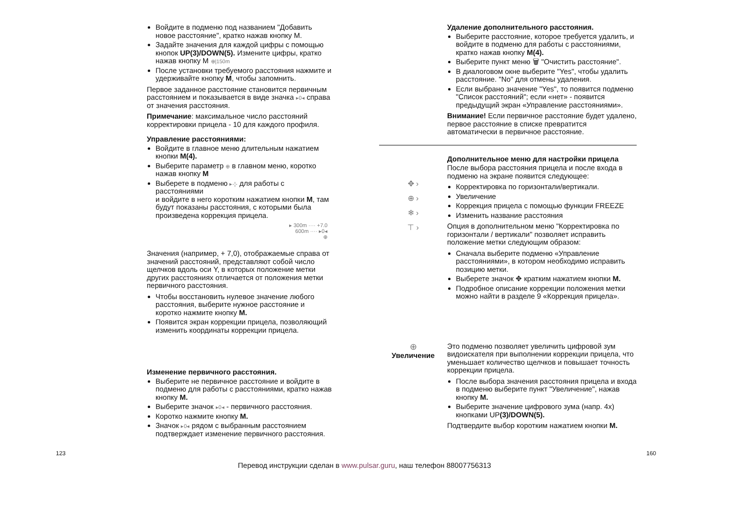Войдите в подменю под названием "Добавить новое расстояние", кратко нажав кнопку M.
Задайте значения для каждой цифры с помощью кнопок UP(3)/DOWN(5). Измените цифры, кратко нажав кнопку M ⊕|150m
После установки требуемого расстояния нажмите и удерживайте кнопку M, чтобы запомнить.
Первое заданное расстояние становится первичным расстоянием и показывается в виде значка ▸0◂ справа от значения расстояния.
Примечание: максимальное число расстояний корректировки прицела - 10 для каждого профиля.
Управление расстояниями:
Войдите в главное меню длительным нажатием кнопки M(4).
Выберите параметр ⊕ в главном меню, коротко нажав кнопку M
Выберете в подменю ▸-¦- для работы с расстояниями
и войдите в него коротким нажатием кнопки M, там будут показаны расстояния, с которыми была произведена коррекция прицела.
▸ 300m ···· +7.0
600m ···· ▸0◂
⊕
Значения (например, + 7,0), отображаемые справа от значений расстояний, представляют собой число щелчков вдоль оси Y, в которых положение метки других расстояниях отличается от положения метки первичного расстояния.
Чтобы восстановить нулевое значение любого расстояния, выберите нужное расстояние и коротко нажмите кнопку M.
Появится экран коррекции прицела, позволяющий изменить координаты коррекции прицела.
Изменение первичного расстояния.
Выберите не первичное расстояние и войдите в подменю для работы с расстояниями, кратко нажав кнопку M.
Выберите значок ▸0◂ - первичного расстояния.
Коротко нажмите кнопку M.
Значок ▸0◂ рядом с выбранным расстоянием подтверждает изменение первичного расстояния.
Удаление дополнительного расстояния.
Выберите расстояние, которое требуется удалить, и войдите в подменю для работы с расстояниями, кратко нажав кнопку M(4).
Выберите пункт меню 🗑 "Очистить расстояние".
В диалоговом окне выберите "Yes", чтобы удалить расстояние. "No" для отмены удаления.
Если выбрано значение "Yes", то появится подменю "Список расстояний"; если «нет» - появится предыдущий экран «Управление расстояниями».
Внимание! Если первичное расстояние будет удалено, первое расстояние в списке превратится автоматически в первичное расстояние.
✥ ›
⊕ ›
❄ ›
⊤ ›
Дополнительное меню для настройки прицела
После выбора расстояния прицела и после входа в подменю на экране появится следующее:
Корректировка по горизонтали/вертикали.
Увеличение
Коррекция прицела с помощью функции FREEZE
Изменить название расстояния
Опция в дополнительном меню "Корректировка по горизонтали / вертикали" позволяет исправить положение метки следующим образом:
Сначала выберите подменю «Управление расстояниями», в котором необходимо исправить позицию метки.
Выберете значок ✥ кратким нажатием кнопки M.
Подробное описание коррекции положения метки можно найти в разделе 9 «Коррекция прицела».
⊕
Увеличение
Это подменю позволяет увеличить цифровой зум видоискателя при выполнении коррекции прицела, что уменьшает количество щелчков и повышает точность коррекции прицела.
После выбора значения расстояния прицела и входа в подменю выберите пункт "Увеличение", нажав кнопку M.
Выберите значение цифрового зума (напр. 4x) кнопками UP(3)/DOWN(5).
Подтвердите выбор коротким нажатием кнопки M.
123 160
Перевод инструкции сделан в www.pulsar.guru, наш телефон 88007756313